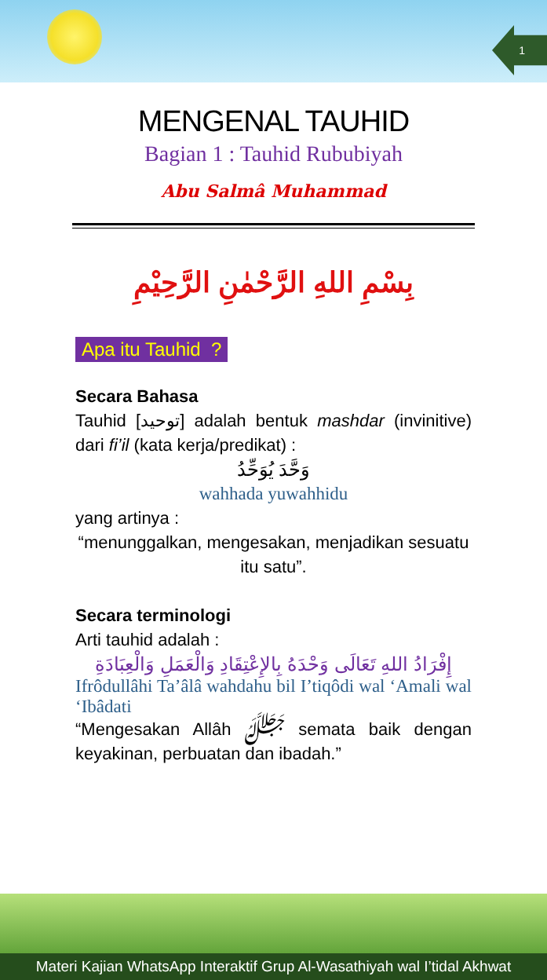1
MENGENAL TAUHID
Bagian 1 : Tauhid Rububiyah
Abu Salmâ Muhammad
بِسْمِ اللهِ الرَّحْمٰنِ الرَّحِيْمِ
Apa itu Tauhid ?
Secara Bahasa
Tauhid [توحيد] adalah bentuk mashdar (invinitive) dari fi’il (kata kerja/predikat) :
وَحَّدَ يُوَحِّدُ
wahhada yuwahhidu
yang artinya :
“menunggalkan, mengesakan, menjadikan sesuatu itu satu”.
Secara terminologi
Arti tauhid adalah :
إِفْرَادُ اللهِ تَعَالَى وَحْدَهُ بِالإِعْتِقَادِ وَالْعَمَلِ وَالْعِبَادَةِ
Ifrôdullâhi Ta’âlâ wahdahu bil I’tiqôdi wal ‘Amali wal ‘Ibâdati
“Mengesakan Allâh ﷻ semata baik dengan keyakinan, perbuatan dan ibadah.”
Materi Kajian WhatsApp Interaktif Grup Al-Wasathiyah wal I’tidal Akhwat